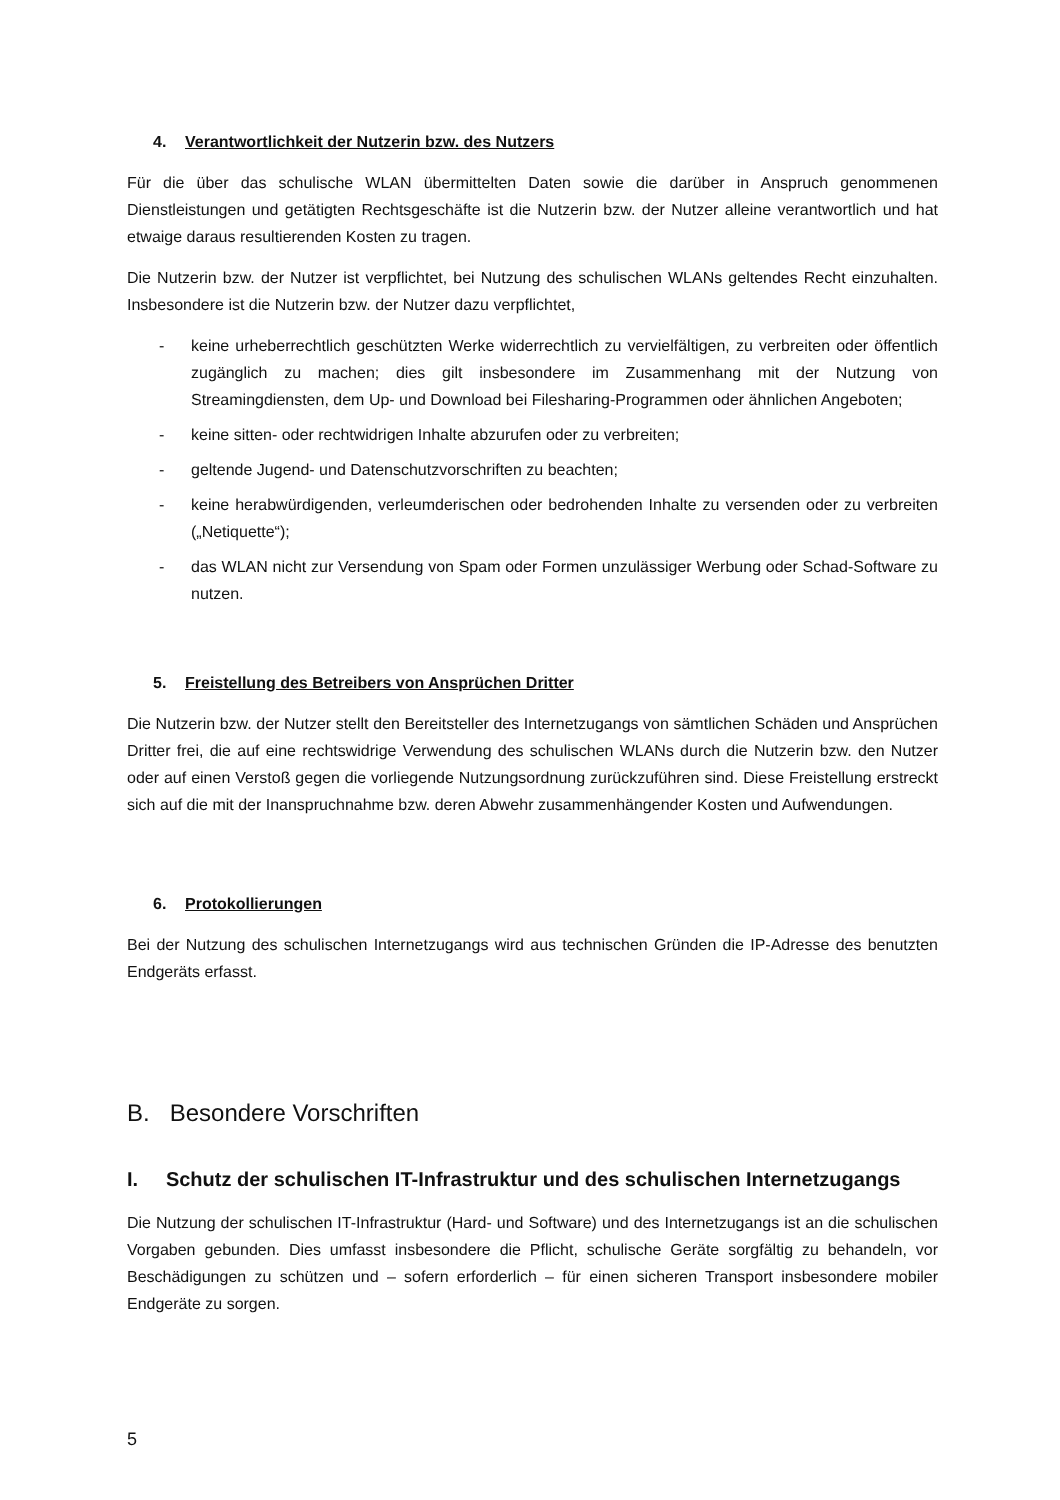4. Verantwortlichkeit der Nutzerin bzw. des Nutzers
Für die über das schulische WLAN übermittelten Daten sowie die darüber in Anspruch genommenen Dienstleistungen und getätigten Rechtsgeschäfte ist die Nutzerin bzw. der Nutzer alleine verantwortlich und hat etwaige daraus resultierenden Kosten zu tragen.
Die Nutzerin bzw. der Nutzer ist verpflichtet, bei Nutzung des schulischen WLANs geltendes Recht einzuhalten. Insbesondere ist die Nutzerin bzw. der Nutzer dazu verpflichtet,
- keine urheberrechtlich geschützten Werke widerrechtlich zu vervielfältigen, zu verbreiten oder öffentlich zugänglich zu machen; dies gilt insbesondere im Zusammenhang mit der Nutzung von Streamingdiensten, dem Up- und Download bei Filesharing-Programmen oder ähnlichen Angeboten;
- keine sitten- oder rechtwidrigen Inhalte abzurufen oder zu verbreiten;
- geltende Jugend- und Datenschutzvorschriften zu beachten;
- keine herabwürdigenden, verleumderischen oder bedrohenden Inhalte zu versenden oder zu verbreiten („Netiquette“);
- das WLAN nicht zur Versendung von Spam oder Formen unzulässiger Werbung oder Schad-Software zu nutzen.
5. Freistellung des Betreibers von Ansprüchen Dritter
Die Nutzerin bzw. der Nutzer stellt den Bereitsteller des Internetzugangs von sämtlichen Schäden und Ansprüchen Dritter frei, die auf eine rechtswidrige Verwendung des schulischen WLANs durch die Nutzerin bzw. den Nutzer oder auf einen Verstoß gegen die vorliegende Nutzungsordnung zurückzuführen sind. Diese Freistellung erstreckt sich auf die mit der Inanspruchnahme bzw. deren Abwehr zusammenhängender Kosten und Aufwendungen.
6. Protokollierungen
Bei der Nutzung des schulischen Internetzugangs wird aus technischen Gründen die IP-Adresse des benutzten Endgeräts erfasst.
B. Besondere Vorschriften
I. Schutz der schulischen IT-Infrastruktur und des schulischen Internetzugangs
Die Nutzung der schulischen IT-Infrastruktur (Hard- und Software) und des Internetzugangs ist an die schulischen Vorgaben gebunden. Dies umfasst insbesondere die Pflicht, schulische Geräte sorgfältig zu behandeln, vor Beschädigungen zu schützen und – sofern erforderlich – für einen sicheren Transport insbesondere mobiler Endgeräte zu sorgen.
5